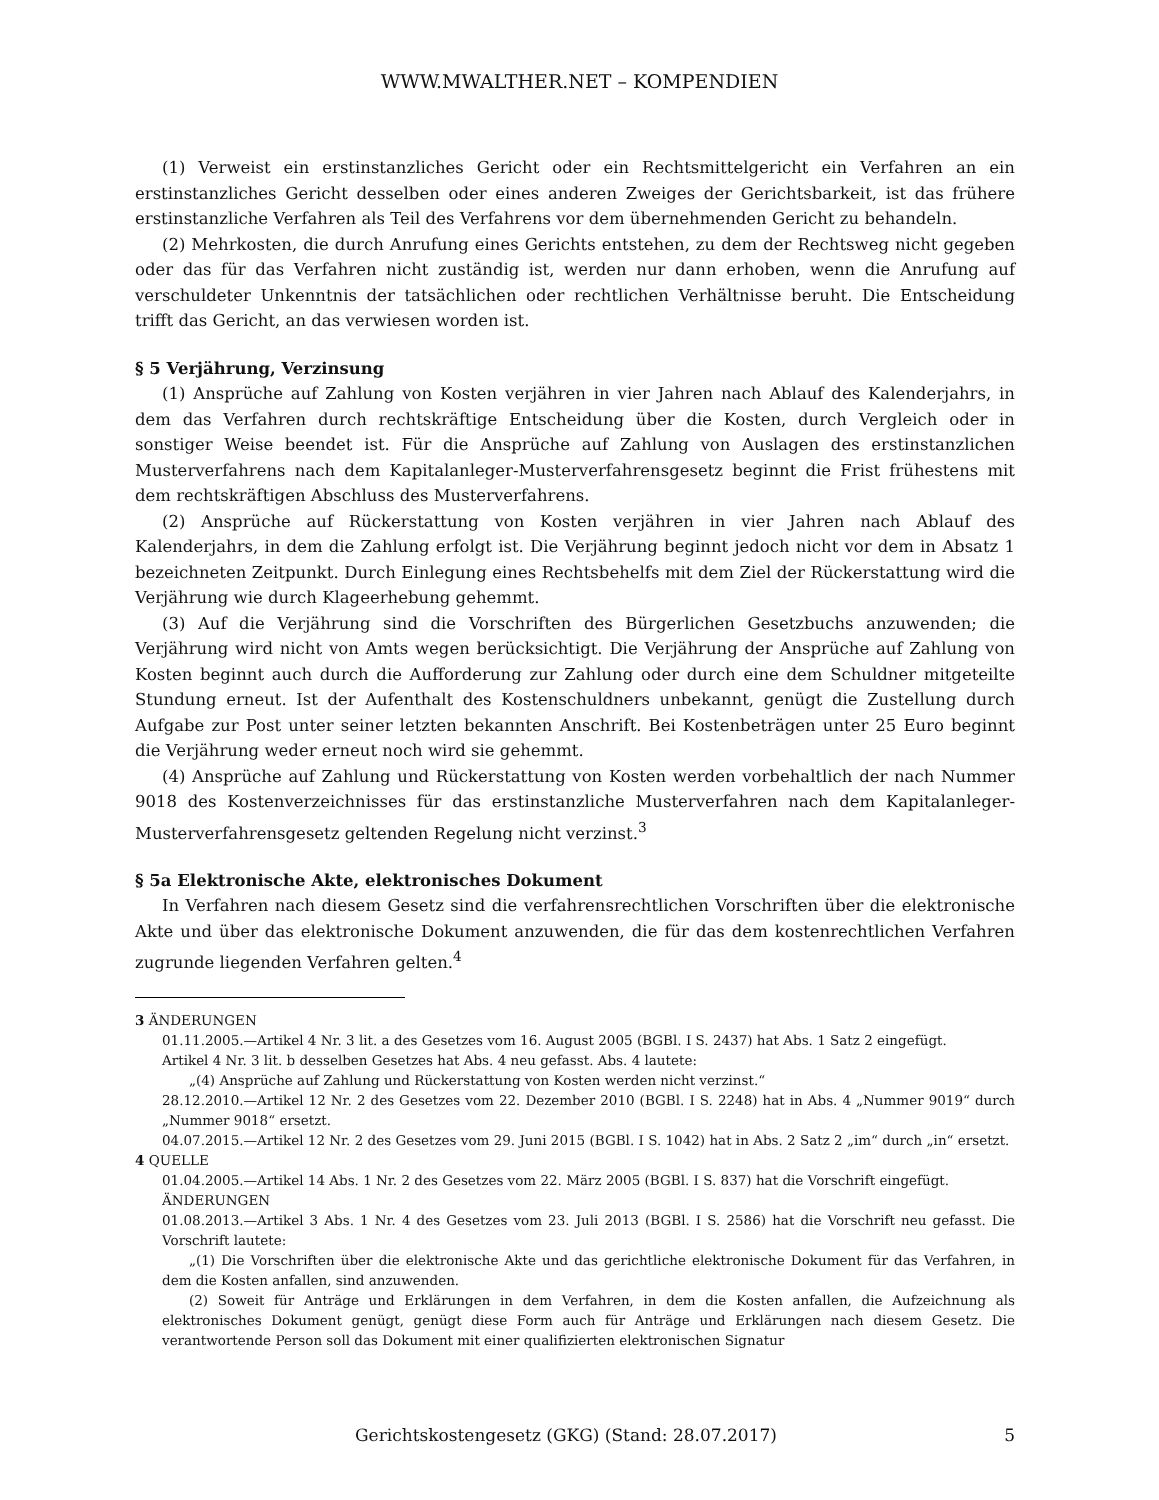WWW.MWALTHER.NET – KOMPENDIEN
(1) Verweist ein erstinstanzliches Gericht oder ein Rechtsmittelgericht ein Verfahren an ein erstinstanzliches Gericht desselben oder eines anderen Zweiges der Gerichtsbarkeit, ist das frühere erstinstanzliche Verfahren als Teil des Verfahrens vor dem übernehmenden Gericht zu behandeln.
(2) Mehrkosten, die durch Anrufung eines Gerichts entstehen, zu dem der Rechtsweg nicht gegeben oder das für das Verfahren nicht zuständig ist, werden nur dann erhoben, wenn die Anrufung auf verschuldeter Unkenntnis der tatsächlichen oder rechtlichen Verhältnisse beruht. Die Entscheidung trifft das Gericht, an das verwiesen worden ist.
§ 5 Verjährung, Verzinsung
(1) Ansprüche auf Zahlung von Kosten verjähren in vier Jahren nach Ablauf des Kalenderjahrs, in dem das Verfahren durch rechtskräftige Entscheidung über die Kosten, durch Vergleich oder in sonstiger Weise beendet ist. Für die Ansprüche auf Zahlung von Auslagen des erstinstanzlichen Musterverfahrens nach dem Kapitalanleger-Musterverfahrensgesetz beginnt die Frist frühestens mit dem rechtskräftigen Abschluss des Musterverfahrens.
(2) Ansprüche auf Rückerstattung von Kosten verjähren in vier Jahren nach Ablauf des Kalenderjahrs, in dem die Zahlung erfolgt ist. Die Verjährung beginnt jedoch nicht vor dem in Absatz 1 bezeichneten Zeitpunkt. Durch Einlegung eines Rechtsbehelfs mit dem Ziel der Rückerstattung wird die Verjährung wie durch Klageerhebung gehemmt.
(3) Auf die Verjährung sind die Vorschriften des Bürgerlichen Gesetzbuchs anzuwenden; die Verjährung wird nicht von Amts wegen berücksichtigt. Die Verjährung der Ansprüche auf Zahlung von Kosten beginnt auch durch die Aufforderung zur Zahlung oder durch eine dem Schuldner mitgeteilte Stundung erneut. Ist der Aufenthalt des Kostenschuldners unbekannt, genügt die Zustellung durch Aufgabe zur Post unter seiner letzten bekannten Anschrift. Bei Kostenbeträgen unter 25 Euro beginnt die Verjährung weder erneut noch wird sie gehemmt.
(4) Ansprüche auf Zahlung und Rückerstattung von Kosten werden vorbehaltlich der nach Nummer 9018 des Kostenverzeichnisses für das erstinstanzliche Musterverfahren nach dem Kapitalanleger-Musterverfahrensgesetz geltenden Regelung nicht verzinst.<sup>3</sup>
§ 5a Elektronische Akte, elektronisches Dokument
In Verfahren nach diesem Gesetz sind die verfahrensrechtlichen Vorschriften über die elektronische Akte und über das elektronische Dokument anzuwenden, die für das dem kostenrechtlichen Verfahren zugrunde liegenden Verfahren gelten.<sup>4</sup>
3 ÄNDERUNGEN
01.11.2005.—Artikel 4 Nr. 3 lit. a des Gesetzes vom 16. August 2005 (BGBl. I S. 2437) hat Abs. 1 Satz 2 eingefügt.
Artikel 4 Nr. 3 lit. b desselben Gesetzes hat Abs. 4 neu gefasst. Abs. 4 lautete:
„(4) Ansprüche auf Zahlung und Rückerstattung von Kosten werden nicht verzinst.“
28.12.2010.—Artikel 12 Nr. 2 des Gesetzes vom 22. Dezember 2010 (BGBl. I S. 2248) hat in Abs. 4 „Nummer 9019“ durch „Nummer 9018“ ersetzt.
04.07.2015.—Artikel 12 Nr. 2 des Gesetzes vom 29. Juni 2015 (BGBl. I S. 1042) hat in Abs. 2 Satz 2 „im“ durch „in“ ersetzt.
4 QUELLE
01.04.2005.—Artikel 14 Abs. 1 Nr. 2 des Gesetzes vom 22. März 2005 (BGBl. I S. 837) hat die Vorschrift eingefügt.
ÄNDERUNGEN
01.08.2013.—Artikel 3 Abs. 1 Nr. 4 des Gesetzes vom 23. Juli 2013 (BGBl. I S. 2586) hat die Vorschrift neu gefasst. Die Vorschrift lautete:
„(1) Die Vorschriften über die elektronische Akte und das gerichtliche elektronische Dokument für das Verfahren, in dem die Kosten anfallen, sind anzuwenden.
(2) Soweit für Anträge und Erklärungen in dem Verfahren, in dem die Kosten anfallen, die Aufzeichnung als elektronisches Dokument genügt, genügt diese Form auch für Anträge und Erklärungen nach diesem Gesetz. Die verantwortende Person soll das Dokument mit einer qualifizierten elektronischen Signatur
Gerichtskostengesetz (GKG) (Stand: 28.07.2017) 5